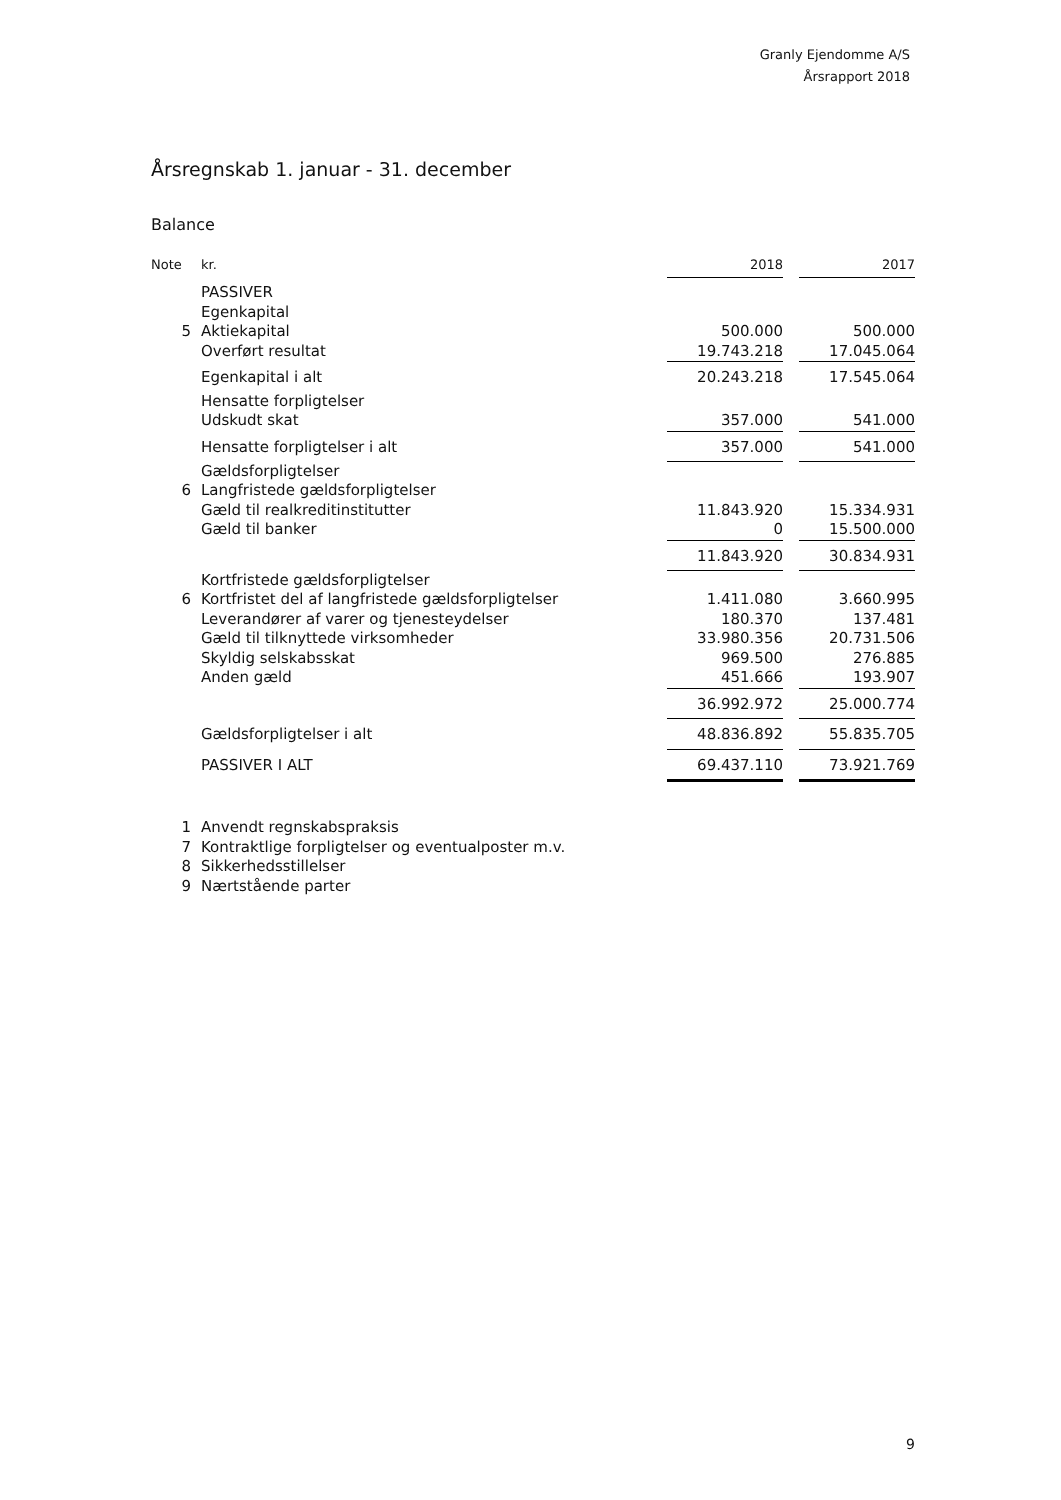Granly Ejendomme A/S
Årsrapport 2018
Årsregnskab 1. januar - 31. december
Balance
| Note | kr. | 2018 | | 2017 |
| --- | --- | --- | --- | --- |
| | PASSIVER | | | |
| | Egenkapital | | | |
| 5 | Aktiekapital | 500.000 | | 500.000 |
| | Overført resultat | 19.743.218 | | 17.045.064 |
| | Egenkapital i alt | 20.243.218 | | 17.545.064 |
| | Hensatte forpligtelser | | | |
| | Udskudt skat | 357.000 | | 541.000 |
| | Hensatte forpligtelser i alt | 357.000 | | 541.000 |
| | Gældsforpligtelser | | | |
| 6 | Langfristede gældsforpligtelser | | | |
| | Gæld til realkreditinstitutter | 11.843.920 | | 15.334.931 |
| | Gæld til banker | 0 | | 15.500.000 |
| | | 11.843.920 | | 30.834.931 |
| | Kortfristede gældsforpligtelser | | | |
| 6 | Kortfristet del af langfristede gældsforpligtelser | 1.411.080 | | 3.660.995 |
| | Leverandører af varer og tjenesteydelser | 180.370 | | 137.481 |
| | Gæld til tilknyttede virksomheder | 33.980.356 | | 20.731.506 |
| | Skyldig selskabsskat | 969.500 | | 276.885 |
| | Anden gæld | 451.666 | | 193.907 |
| | | 36.992.972 | | 25.000.774 |
| | Gældsforpligtelser i alt | 48.836.892 | | 55.835.705 |
| | PASSIVER I ALT | 69.437.110 | | 73.921.769 |
1 Anvendt regnskabspraksis
7 Kontraktlige forpligtelser og eventualposter m.v.
8 Sikkerhedsstillelser
9 Nærtstående parter
9